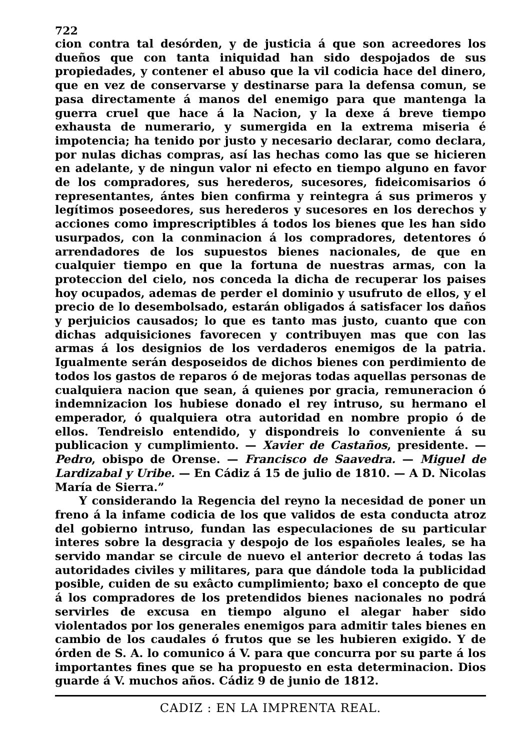722
cion contra tal desórden, y de justicia á que son acreedores los dueños que con tanta iniquidad han sido despojados de sus propiedades, y contener el abuso que la vil codicia hace del dinero, que en vez de conservarse y destinarse para la defensa comun, se pasa directamente á manos del enemigo para que mantenga la guerra cruel que hace á la Nacion, y la dexe á breve tiempo exhausta de numerario, y sumergida en la extrema miseria é impotencia; ha tenido por justo y necesario declarar, como declara, por nulas dichas compras, así las hechas como las que se hicieren en adelante, y de ningun valor ni efecto en tiempo alguno en favor de los compradores, sus herederos, sucesores, fideicomisarios ó representantes, ántes bien confirma y reintegra á sus primeros y legítimos poseedores, sus herederos y sucesores en los derechos y acciones como imprescriptibles á todos los bienes que les han sido usurpados, con la conminacion á los compradores, detentores ó arrendadores de los supuestos bienes nacionales, de que en cualquier tiempo en que la fortuna de nuestras armas, con la proteccion del cielo, nos conceda la dicha de recuperar los paises hoy ocupados, ademas de perder el dominio y usufruto de ellos, y el precio de lo desembolsado, estarán obligados á satisfacer los daños y perjuicios causados; lo que es tanto mas justo, cuanto que con dichas adquisiciones favorecen y contribuyen mas que con las armas á los designios de los verdaderos enemigos de la patria. Igualmente serán desposeidos de dichos bienes con perdimiento de todos los gastos de reparos ó de mejoras todas aquellas personas de cualquiera nacion que sean, á quienes por gracia, remuneracion ó indemnizacion los hubiese donado el rey intruso, su hermano el emperador, ó qualquiera otra autoridad en nombre propio ó de ellos. Tendreislo entendido, y dispondreis lo conveniente á su publicacion y cumplimiento. — Xavier de Castaños, presidente. — Pedro, obispo de Orense. — Francisco de Saavedra. — Miguel de Lardizabal y Uribe. — En Cádiz á 15 de julio de 1810. — A D. Nicolas María de Sierra.”
Y considerando la Regencia del reyno la necesidad de poner un freno á la infame codicia de los que validos de esta conducta atroz del gobierno intruso, fundan las especulaciones de su particular interes sobre la desgracia y despojo de los españoles leales, se ha servido mandar se circule de nuevo el anterior decreto á todas las autoridades civiles y militares, para que dándole toda la publicidad posible, cuiden de su exâcto cumplimiento; baxo el concepto de que á los compradores de los pretendidos bienes nacionales no podrá servirles de excusa en tiempo alguno el alegar haber sido violentados por los generales enemigos para admitir tales bienes en cambio de los caudales ó frutos que se les hubieren exigido. Y de órden de S. A. lo comunico á V. para que concurra por su parte á los importantes fines que se ha propuesto en esta determinacion. Dios guarde á V. muchos años. Cádiz 9 de junio de 1812.
CADIZ : EN LA IMPRENTA REAL.